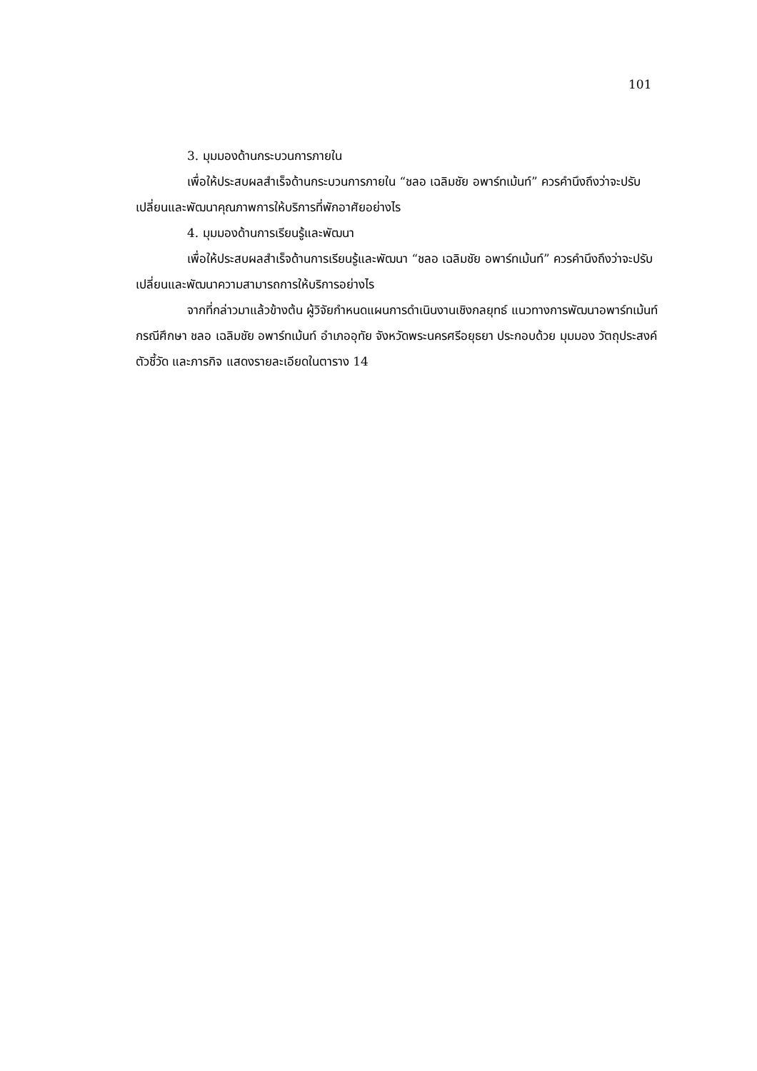101
3. มุมมองด้านกระบวนการภายใน
เพื่อให้ประสบผลสำเร็จด้านกระบวนการภายใน “ชลอ เฉลิมชัย อพาร์ทเม้นท์” ควรคำนึงถึงว่าจะปรับเปลี่ยนและพัฒนาคุณภาพการให้บริการที่พักอาศัยอย่างไร
4. มุมมองด้านการเรียนรู้และพัฒนา
เพื่อให้ประสบผลสำเร็จด้านการเรียนรู้และพัฒนา “ชลอ เฉลิมชัย อพาร์ทเม้นท์” ควรคำนึงถึงว่าจะปรับเปลี่ยนและพัฒนาความสามารถการให้บริการอย่างไร
จากที่กล่าวมาแล้วข้างต้น ผู้วิจัยกำหนดแผนการดำเนินงานเชิงกลยุทธ์ แนวทางการพัฒนาอพาร์ทเม้นท์ กรณีศึกษา ชลอ เฉลิมชัย อพาร์ทเม้นท์ อำเภออุทัย จังหวัดพระนครศรีอยุธยา ประกอบด้วย มุมมอง วัตถุประสงค์ ตัวชี้วัด และภารกิจ แสดงรายละเอียดในตาราง 14